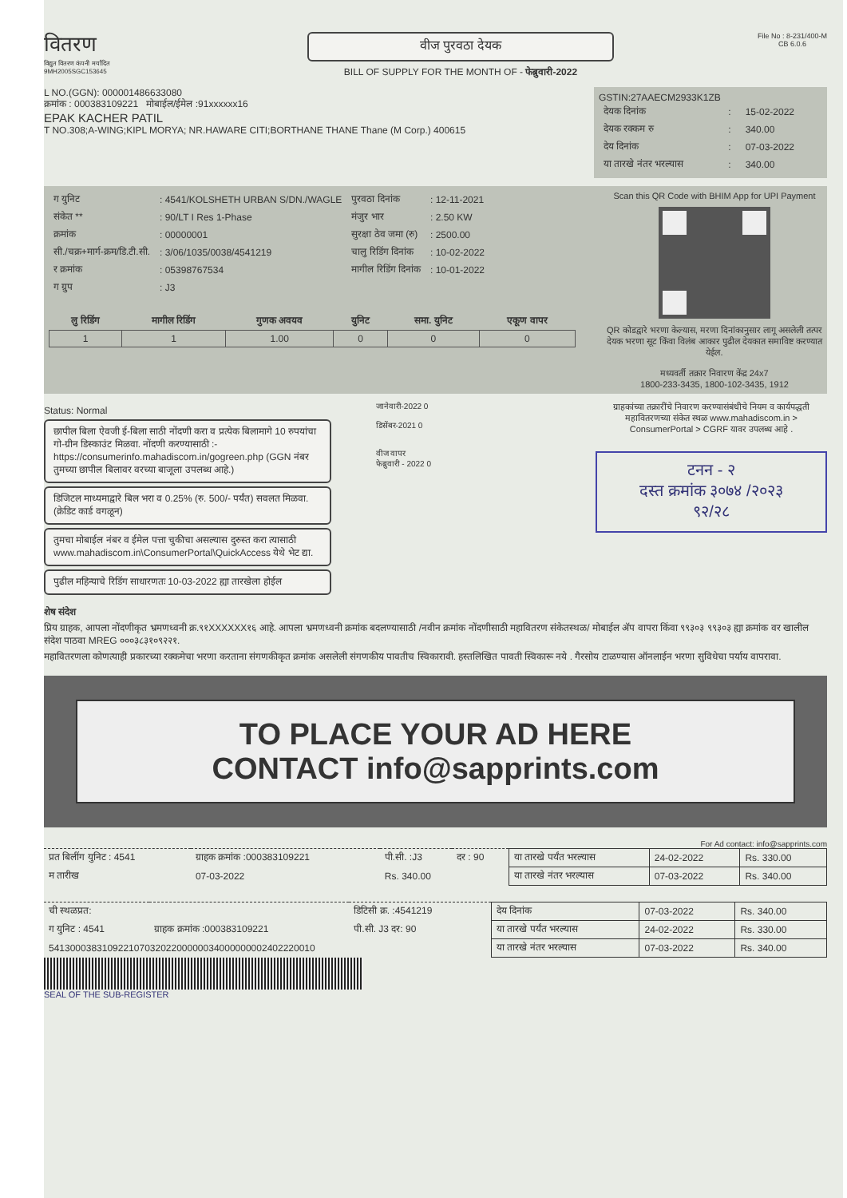वितरण
विद्युत वितरण कंपनी मर्यादित
9MH2005SGC153645
वीज पुरवठा देयक
BILL OF SUPPLY FOR THE MONTH OF - फेब्रुवारी-2022
File No : 8-231/400-M
CB 6.0.6
L NO.(GGN): 000001486633080
क्रमांक : 000383109221 मोबाईल/ईमेल :91xxxxxx16
EPAK KACHER PATIL
T NO.308;A-WING;KIPL MORYA; NR.HAWARE CITI;BORTHANE THANE Thane (M Corp.) 400615
GSTIN:27AAECM2933K1ZB
| देयक दिनांक | : | 15-02-2022 |
| देयक रक्कम रु | : | 340.00 |
| देय दिनांक | : | 07-03-2022 |
| या तारखे नंतर भरल्यास | : | 340.00 |
| ग युनिट | : 4541/KOLSHETH URBAN S/DN./WAGLE | पुरवठा दिनांक | : 12-11-2021 |
| संकेत ** | : 90/LT I Res 1-Phase | मंजुर भार | : 2.50 KW |
| क्रमांक | : 00000001 | सुरक्षा ठेव जमा (रु) | : 2500.00 |
| सी./चक्र+मार्ग-क्रम/डि.टी.सी. | : 3/06/1035/0038/4541219 | चालु रिडिंग दिनांक | : 10-02-2022 |
| र क्रमांक | : 05398767534 | मागील रिडिंग दिनांक | : 10-01-2022 |
| ग ग्रुप | : J3 | | |
| लु रिडिंग | मागील रिडिंग | गुणक अवयव | युनिट | समा. युनिट | एकूण वापर |
| --- | --- | --- | --- | --- | --- |
| 1 | 1 | 1.00 | 0 | 0 | 0 |
Scan this QR Code with BHIM App for UPI Payment QR कोडद्वारे भरणा केल्यास, मरणा दिनांकानुसार लागू असलेली तत्पर देयक भरणा सूट किंवा विलंब आकार पुढील देयकात समाविष्ट करण्यात येईल.
मध्यवर्ती तक्रार निवारण केंद्र 24x7
1800-233-3435, 1800-102-3435, 1912
Status: Normal
छापील बिला ऐवजी ई-बिला साठी नोंदणी करा व प्रत्येक बिलामागे 10 रुपयांचा गो-ग्रीन डिस्काउंट मिळवा. नोंदणी करण्यासाठी :- https://consumerinfo.mahadiscom.in/gogreen.php (GGN नंबर तुमच्या छापील बिलावर वरच्या बाजूला उपलब्ध आहे.)
डिजिटल माध्यमाद्वारे बिल भरा व 0.25% (रु. 500/- पर्यंत) सवलत मिळवा. (क्रेडिट कार्ड वगळून)
तुमचा मोबाईल नंबर व ईमेल पत्ता चुकीचा असल्यास दुरुस्त करा त्यासाठी www.mahadiscom.in\ConsumerPortal\QuickAccess येथे भेट द्या.
पुढील महिन्याचे रिडिंग साधारणतः 10-03-2022 ह्या तारखेला होईल
जानेवारी-2022 0
डिसेंबर-2021 0
वीज वापर
फेब्रुवारी - 2022 0
ग्राहकांच्या तक्रारींचे निवारण करण्यासंबंधीचे नियम व कार्यपद्धती महावितरणच्या संकेत स्थळ www.mahadiscom.in > ConsumerPortal > CGRF यावर उपलब्ध आहे .
टनन - २
दस्त क्रमांक ३०७४ /२०२३
९२/२८
शेष संदेश
प्रिय ग्राहक, आपला नोंदणीकृत भ्रमणध्वनी क्र.९१XXXXXX१६ आहे. आपला भ्रमणध्वनी क्रमांक बदलण्यासाठी /नवीन क्रमांक नोंदणीसाठी महावितरण संकेतस्थळ/ मोबाईल ॲप वापरा किंवा ९९३०३ ९९३०३ ह्या क्रमांक वर खालील संदेश पाठवा MREG ०००३८३१०९२२१.
महावितरणला कोणत्याही प्रकारच्या रक्कमेचा भरणा करताना संगणकीकृत क्रमांक असलेली संगणकीय पावतीच स्विकारावी. हस्तलिखित पावती स्विकारू नये . गैरसोय टाळण्यास ऑनलाईन भरणा सुविधेचा पर्याय वापरावा.
TO PLACE YOUR AD HERE
CONTACT info@sapprints.com
For Ad contact: info@sapprints.com
| प्रत बिलींग युनिट : 4541 | ग्राहक क्रमांक :000383109221 | पी.सी. :J3 | दर : 90 | या तारखे पर्यंत भरल्यास | 24-02-2022 | Rs. 330.00 |
| म तारीख | 07-03-2022 | Rs. 340.00 | | या तारखे नंतर भरल्यास | 07-03-2022 | Rs. 340.00 |
| ची स्थळप्रत: | | डिटिसी क्र. :4541219 | देय दिनांक | 07-03-2022 | Rs. 340.00 |
| ग युनिट : 4541 | ग्राहक क्रमांक :000383109221 | पी.सी. J3 दर: 90 | या तारखे पर्यंत भरल्यास | 24-02-2022 | Rs. 330.00 |
| 54130003831092210703202200000034000000002402220010 | | | या तारखे नंतर भरल्यास | 07-03-2022 | Rs. 340.00 |
SEAL OF THE SUB-REGISTER